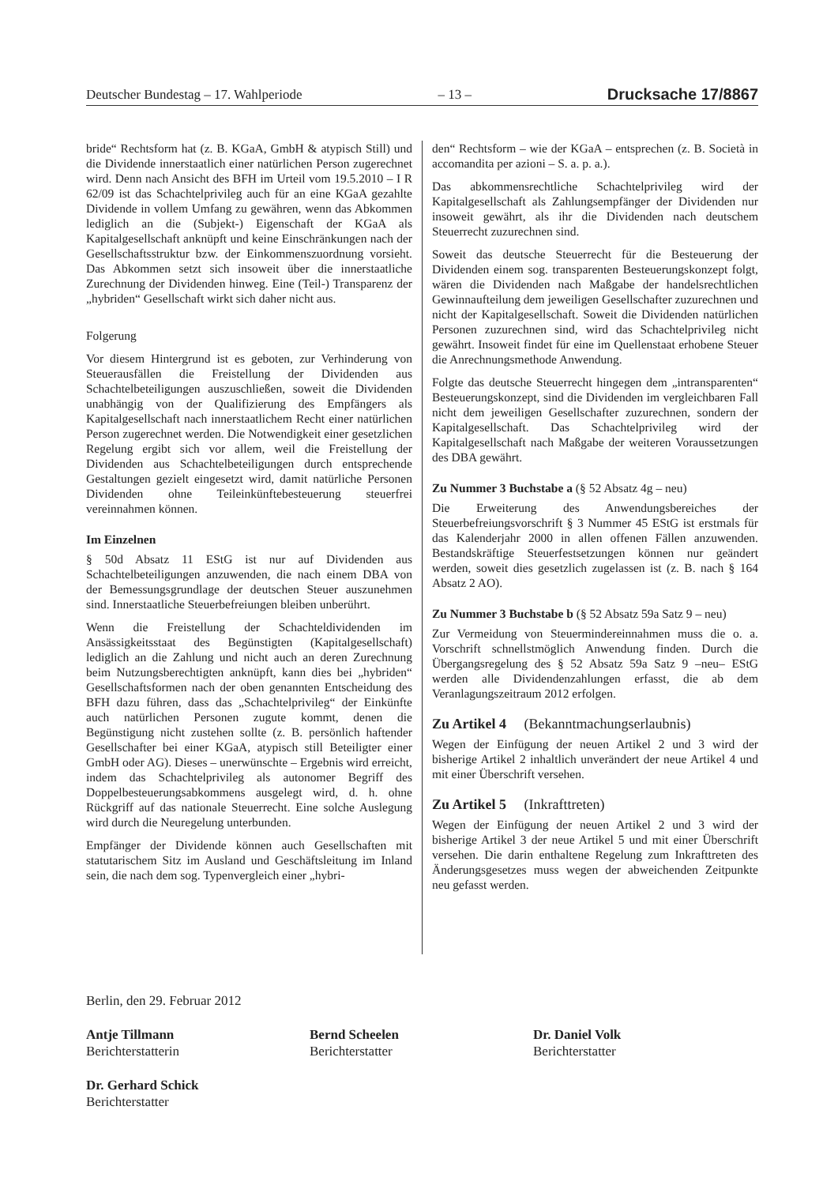Deutscher Bundestag – 17. Wahlperiode – 13 – Drucksache 17/8867
bride“ Rechtsform hat (z. B. KGaA, GmbH & atypisch Still) und die Dividende innerstaatlich einer natürlichen Person zugerechnet wird. Denn nach Ansicht des BFH im Urteil vom 19.5.2010 – I R 62/09 ist das Schachtelprivileg auch für an eine KGaA gezahlte Dividende in vollem Umfang zu gewähren, wenn das Abkommen lediglich an die (Subjekt-) Eigenschaft der KGaA als Kapitalgesellschaft anknüpft und keine Einschränkungen nach der Gesellschaftsstruktur bzw. der Einkommenszuordnung vorsieht. Das Abkommen setzt sich insoweit über die innerstaatliche Zurechnung der Dividenden hinweg. Eine (Teil-) Transparenz der „hybriden“ Gesellschaft wirkt sich daher nicht aus.
Folgerung
Vor diesem Hintergrund ist es geboten, zur Verhinderung von Steuerausfällen die Freistellung der Dividenden aus Schachtelbeteiligungen auszuschließen, soweit die Dividenden unabhängig von der Qualifizierung des Empfängers als Kapitalgesellschaft nach innerstaatlichem Recht einer natürlichen Person zugerechnet werden. Die Notwendigkeit einer gesetzlichen Regelung ergibt sich vor allem, weil die Freistellung der Dividenden aus Schachtelbeteiligungen durch entsprechende Gestaltungen gezielt eingesetzt wird, damit natürliche Personen Dividenden ohne Teileinkünftebesteuerung steuerfrei vereinnahmen können.
Im Einzelnen
§ 50d Absatz 11 EStG ist nur auf Dividenden aus Schachtelbeteiligungen anzuwenden, die nach einem DBA von der Bemessungsgrundlage der deutschen Steuer auszunehmen sind. Innerstaatliche Steuerbefreiungen bleiben unberührt.
Wenn die Freistellung der Schachteldividenden im Ansässigkeitsstaat des Begünstigten (Kapitalgesellschaft) lediglich an die Zahlung und nicht auch an deren Zurechnung beim Nutzungsberechtigten anknüpft, kann dies bei „hybriden“ Gesellschaftsformen nach der oben genannten Entscheidung des BFH dazu führen, dass das „Schachtelprivileg“ der Einkünfte auch natürlichen Personen zugute kommt, denen die Begünstigung nicht zustehen sollte (z. B. persönlich haftender Gesellschafter bei einer KGaA, atypisch still Beteiligter einer GmbH oder AG). Dieses – unerwünschte – Ergebnis wird erreicht, indem das Schachtelprivileg als autonomer Begriff des Doppelbesteuerungsabkommens ausgelegt wird, d. h. ohne Rückgriff auf das nationale Steuerrecht. Eine solche Auslegung wird durch die Neuregelung unterbunden.
Empfänger der Dividende können auch Gesellschaften mit statutarischem Sitz im Ausland und Geschäftsleitung im Inland sein, die nach dem sog. Typenvergleich einer „hybri-
den“ Rechtsform – wie der KGaA – entsprechen (z. B. Società in accomandita per azioni – S. a. p. a.).
Das abkommensrechtliche Schachtelprivileg wird der Kapitalgesellschaft als Zahlungsempfänger der Dividenden nur insoweit gewährt, als ihr die Dividenden nach deutschem Steuerrecht zuzurechnen sind.
Soweit das deutsche Steuerrecht für die Besteuerung der Dividenden einem sog. transparenten Besteuerungskonzept folgt, wären die Dividenden nach Maßgabe der handelsrechtlichen Gewinnaufteilung dem jeweiligen Gesellschafter zuzurechnen und nicht der Kapitalgesellschaft. Soweit die Dividenden natürlichen Personen zuzurechnen sind, wird das Schachtelprivileg nicht gewährt. Insoweit findet für eine im Quellenstaat erhobene Steuer die Anrechnungsmethode Anwendung.
Folgte das deutsche Steuerrecht hingegen dem „intransparenten“ Besteuerungskonzept, sind die Dividenden im vergleichbaren Fall nicht dem jeweiligen Gesellschafter zuzurechnen, sondern der Kapitalgesellschaft. Das Schachtelprivileg wird der Kapitalgesellschaft nach Maßgabe der weiteren Voraussetzungen des DBA gewährt.
Zu Nummer 3 Buchstabe a (§ 52 Absatz 4g – neu)
Die Erweiterung des Anwendungsbereiches der Steuerbefreiungsvorschrift § 3 Nummer 45 EStG ist erstmals für das Kalenderjahr 2000 in allen offenen Fällen anzuwenden. Bestandskräftige Steuerfestsetzungen können nur geändert werden, soweit dies gesetzlich zugelassen ist (z. B. nach § 164 Absatz 2 AO).
Zu Nummer 3 Buchstabe b (§ 52 Absatz 59a Satz 9 – neu)
Zur Vermeidung von Steuermindereinnahmen muss die o. a. Vorschrift schnellstmöglich Anwendung finden. Durch die Übergangsregelung des § 52 Absatz 59a Satz 9 –neu– EStG werden alle Dividendenzahlungen erfasst, die ab dem Veranlagungszeitraum 2012 erfolgen.
Zu Artikel 4 (Bekanntmachungserlaubnis)
Wegen der Einfügung der neuen Artikel 2 und 3 wird der bisherige Artikel 2 inhaltlich unverändert der neue Artikel 4 und mit einer Überschrift versehen.
Zu Artikel 5 (Inkrafttreten)
Wegen der Einfügung der neuen Artikel 2 und 3 wird der bisherige Artikel 3 der neue Artikel 5 und mit einer Überschrift versehen. Die darin enthaltene Regelung zum Inkrafttreten des Änderungsgesetzes muss wegen der abweichenden Zeitpunkte neu gefasst werden.
Berlin, den 29. Februar 2012
Antje Tillmann
Berichterstatterin
Bernd Scheelen
Berichterstatter
Dr. Daniel Volk
Berichterstatter
Dr. Gerhard Schick
Berichterstatter